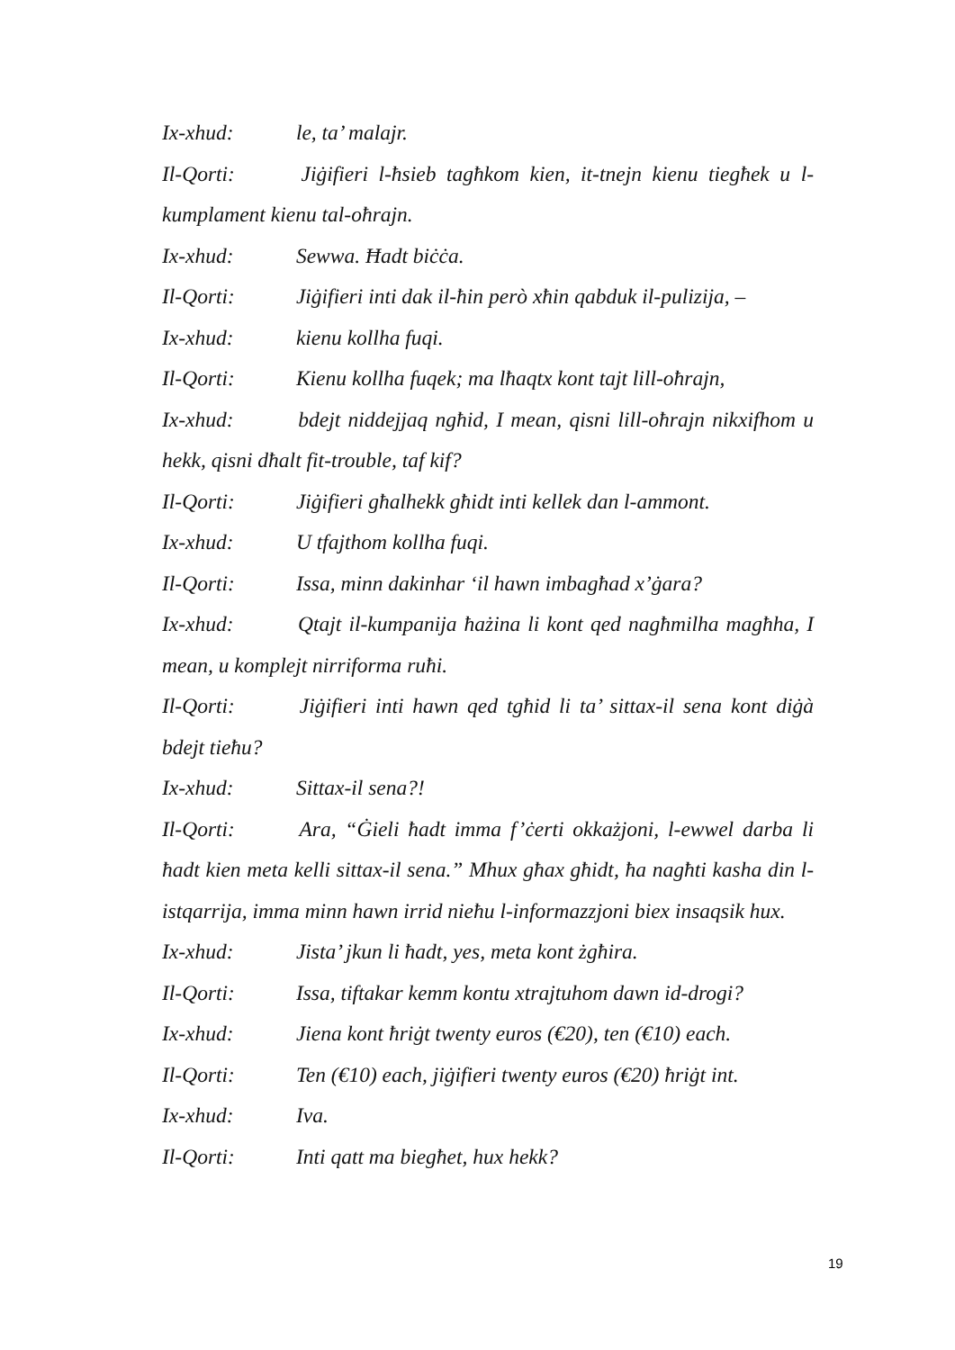Ix-xhud: le, ta’ malajr.
Il-Qorti: Jiġifieri l-ħsieb tagħkom kien, it-tnejn kienu tiegħek u l-kumplament kienu tal-oħrajn.
Ix-xhud: Sewwa. Ħadt biċċa.
Il-Qorti: Jiġifieri inti dak il-ħin però xħin qabduk il-pulizija, –
Ix-xhud: kienu kollha fuqi.
Il-Qorti: Kienu kollha fuqek; ma lħaqtx kont tajt lill-oħrajn,
Ix-xhud: bdejt niddejjaq ngħid, I mean, qisni lill-oħrajn nikxifhom u hekk, qisni dħalt fit-trouble, taf kif?
Il-Qorti: Jiġifieri għalhekk għidt inti kellek dan l-ammont.
Ix-xhud: U tfajthom kollha fuqi.
Il-Qorti: Issa, minn dakinhar ‘il hawn imbagħad x’ġara?
Ix-xhud: Qtajt il-kumpanija ħażina li kont qed nagħmilha magħha, I mean, u komplejt nirriforma ruħi.
Il-Qorti: Jiġifieri inti hawn qed tgħid li ta’ sittax-il sena kont diġà bdejt tieħu?
Ix-xhud: Sittax-il sena?!
Il-Qorti: Ara, “Ġieli ħadt imma f’ċerti okkażjoni, l-ewwel darba li ħadt kien meta kelli sittax-il sena.” Mhux għax għidt, ħa nagħti kasha din l-istqarrija, imma minn hawn irrid nieħu l-informazzjoni biex insaqsik hux.
Ix-xhud: Jista’ jkun li ħadt, yes, meta kont żgħira.
Il-Qorti: Issa, tiftakar kemm kontu xtrajtuhom dawn id-drogi?
Ix-xhud: Jiena kont ħriġt twenty euros (€20), ten (€10) each.
Il-Qorti: Ten (€10) each, jiġifieri twenty euros (€20) ħriġt int.
Ix-xhud: Iva.
Il-Qorti: Inti qatt ma biegħet, hux hekk?
19